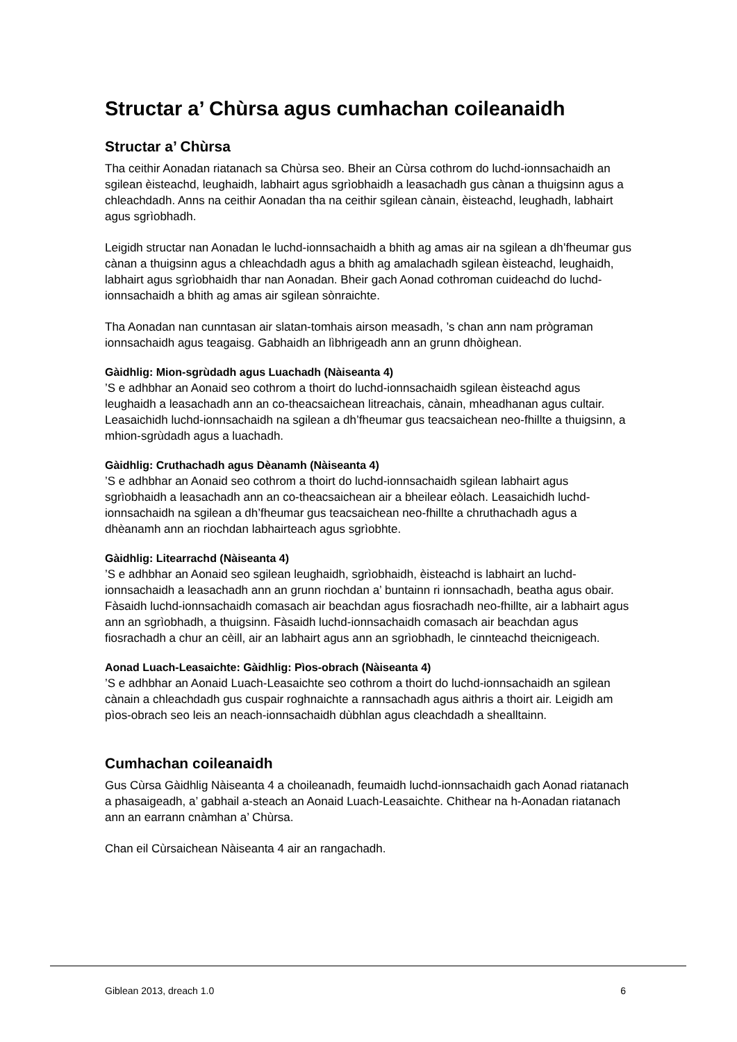Structar a’ Chùrsa agus cumhachan coileanaidh
Structar a’ Chùrsa
Tha ceithir Aonadan riatanach sa Chùrsa seo. Bheir an Cùrsa cothrom do luchd-ionnsachaidh an sgilean èisteachd, leughaidh, labhairt agus sgrìobhaidh a leasachadh gus cànan a thuigsinn agus a chleachdadh. Anns na ceithir Aonadan tha na ceithir sgilean cànain, èisteachd, leughadh, labhairt agus sgrìobhadh.
Leigidh structar nan Aonadan le luchd-ionnsachaidh a bhith ag amas air na sgilean a dh’fheumar gus cànan a thuigsinn agus a chleachdadh agus a bhith ag amalachadh sgilean èisteachd, leughaidh, labhairt agus sgrìobhaidh thar nan Aonadan. Bheir gach Aonad cothroman cuideachd do luchd-ionnsachaidh a bhith ag amas air sgilean sònraichte.
Tha Aonadan nan cunntasan air slatan-tomhais airson measadh, ’s chan ann nam prògraman ionnsachaidh agus teagaisg. Gabhaidh an lìbhrigeadh ann an grunn dhòighean.
Gàidhlig: Mion-sgrùdadh agus Luachadh (Nàiseanta 4)
’S e adhbhar an Aonaid seo cothrom a thoirt do luchd-ionnsachaidh sgilean èisteachd agus leughaidh a leasachadh ann an co-theacsaichean litreachais, cànain, mheadhanan agus cultair. Leasaichidh luchd-ionnsachaidh na sgilean a dh’fheumar gus teacsaichean neo-fhillte a thuigsinn, a mhion-sgrùdadh agus a luachadh.
Gàidhlig: Cruthachadh agus Dèanamh (Nàiseanta 4)
’S e adhbhar an Aonaid seo cothrom a thoirt do luchd-ionnsachaidh sgilean labhairt agus sgrìobhaidh a leasachadh ann an co-theacsaichean air a bheilear eòlach. Leasaichidh luchd-ionnsachaidh na sgilean a dh’fheumar gus teacsaichean neo-fhillte a chruthachadh agus a dhèanamh ann an riochdan labhairteach agus sgrìobhte.
Gàidhlig: Litearrachd (Nàiseanta 4)
’S e adhbhar an Aonaid seo sgilean leughaidh, sgrìobhaidh, èisteachd is labhairt an luchd-ionnsachaidh a leasachadh ann an grunn riochdan a’ buntainn ri ionnsachadh, beatha agus obair. Fàsaidh luchd-ionnsachaidh comasach air beachdan agus fiosrachadh neo-fhillte, air a labhairt agus ann an sgrìobhadh, a thuigsinn. Fàsaidh luchd-ionnsachaidh comasach air beachdan agus fiosrachadh a chur an cèill, air an labhairt agus ann an sgrìobhadh, le cinnteachd theicnigeach.
Aonad Luach-Leasaichte: Gàidhlig: Pìos-obrach (Nàiseanta 4)
’S e adhbhar an Aonaid Luach-Leasaichte seo cothrom a thoirt do luchd-ionnsachaidh an sgilean cànain a chleachdadh gus cuspair roghnaichte a rannsachadh agus aithris a thoirt air. Leigidh am pìos-obrach seo leis an neach-ionnsachaidh dùbhlan agus cleachdadh a shealltainn.
Cumhachan coileanaidh
Gus Cùrsa Gàidhlig Nàiseanta 4 a choileanadh, feumaidh luchd-ionnsachaidh gach Aonad riatanach a phasaigeadh, a’ gabhail a-steach an Aonaid Luach-Leasaichte. Chithear na h-Aonadan riatanach ann an earrann cnàmhan a’ Chùrsa.
Chan eil Cùrsaichean Nàiseanta 4 air an rangachadh.
Giblean 2013, dreach 1.0 6